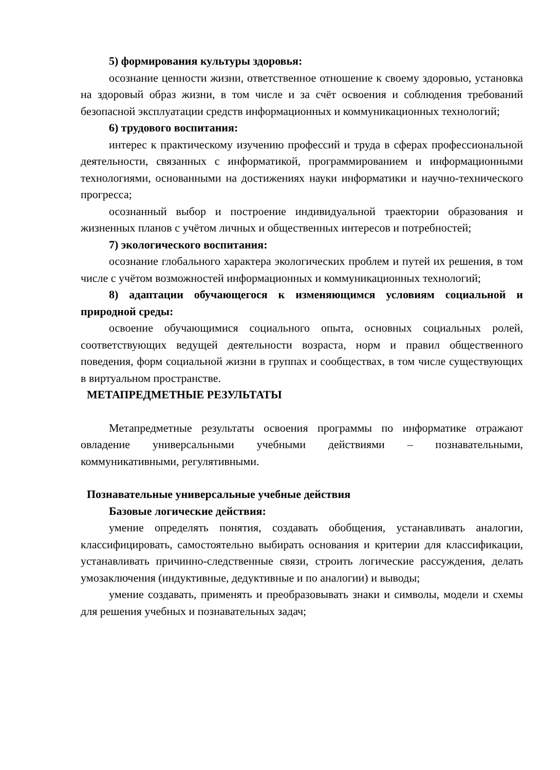5) формирования культуры здоровья:
осознание ценности жизни, ответственное отношение к своему здоровью, установка на здоровый образ жизни, в том числе и за счёт освоения и соблюдения требований безопасной эксплуатации средств информационных и коммуникационных технологий;
6) трудового воспитания:
интерес к практическому изучению профессий и труда в сферах профессиональной деятельности, связанных с информатикой, программированием и информационными технологиями, основанными на достижениях науки информатики и научно-технического прогресса;
осознанный выбор и построение индивидуальной траектории образования и жизненных планов с учётом личных и общественных интересов и потребностей;
7) экологического воспитания:
осознание глобального характера экологических проблем и путей их решения, в том числе с учётом возможностей информационных и коммуникационных технологий;
8) адаптации обучающегося к изменяющимся условиям социальной и природной среды:
освоение обучающимися социального опыта, основных социальных ролей, соответствующих ведущей деятельности возраста, норм и правил общественного поведения, форм социальной жизни в группах и сообществах, в том числе существующих в виртуальном пространстве.
МЕТАПРЕДМЕТНЫЕ РЕЗУЛЬТАТЫ
Метапредметные результаты освоения программы по информатике отражают овладение универсальными учебными действиями – познавательными, коммуникативными, регулятивными.
Познавательные универсальные учебные действия
Базовые логические действия:
умение определять понятия, создавать обобщения, устанавливать аналогии, классифицировать, самостоятельно выбирать основания и критерии для классификации, устанавливать причинно-следственные связи, строить логические рассуждения, делать умозаключения (индуктивные, дедуктивные и по аналогии) и выводы;
умение создавать, применять и преобразовывать знаки и символы, модели и схемы для решения учебных и познавательных задач;